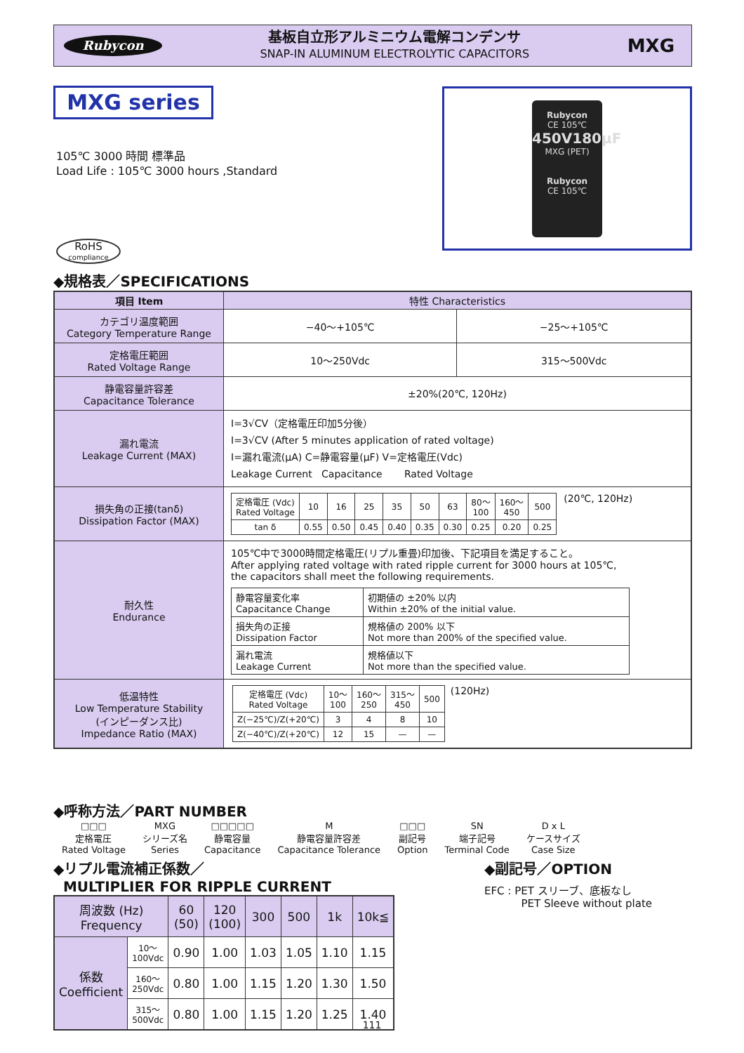Rubycon
基板自立形アルミニウム電解コンデンサ
SNAP-IN ALUMINUM ELECTROLYTIC CAPACITORS
MXG
MXG series
105℃ 3000 時間 標準品
Load Life : 105℃ 3000 hours ,Standard
Rubycon
CE 105℃
450V180μF
MXG (PET)
Rubycon
CE 105℃
RoHS
compliance
◆規格表／SPECIFICATIONS
| 項目 Item | 特性 Characteristics | |
| --- | --- | --- |
| カテゴリ温度範囲 Category Temperature Range | −40〜+105℃ | −25〜+105℃ |
| 定格電圧範囲 Rated Voltage Range | 10〜250Vdc | 315〜500Vdc |
| 静電容量許容差 Capacitance Tolerance | ±20%(20℃, 120Hz) | |
| 漏れ電流 Leakage Current (MAX) | I=3√CV（定格電圧印加5分後） I=3√CV (After 5 minutes application of rated voltage) I=漏れ電流(μA) C=静電容量(μF) V=定格電圧(Vdc) Leakage Current Capacitance Rated Voltage | |
| 損失角の正接(tanδ) Dissipation Factor (MAX) | / 定格電圧 (Vdc) Rated Voltage / 10 / 16 / 25 / 35 / 50 / 63 / 80〜 100 / 160〜 450 / 500 / / tan δ / 0.55 / 0.50 / 0.45 / 0.40 / 0.35 / 0.30 / 0.25 / 0.20 / 0.25 / (20℃, 120Hz) | |
| 耐久性 Endurance | 105℃中で3000時間定格電圧(リプル重畳)印加後、下記項目を満足すること。 After applying rated voltage with rated ripple current for 3000 hours at 105℃, the capacitors shall meet the following requirements. / 静電容量変化率 Capacitance Change / 初期値の ±20% 以内 Within ±20% of the initial value. / / 損失角の正接 Dissipation Factor / 規格値の 200% 以下 Not more than 200% of the specified value. / / 漏れ電流 Leakage Current / 規格値以下 Not more than the specified value. / | |
| 低温特性 Low Temperature Stability (インピーダンス比) Impedance Ratio (MAX) | / 定格電圧 (Vdc) Rated Voltage / 10〜 100 / 160〜 250 / 315〜 450 / 500 / / Z(−25℃)/Z(+20℃) / 3 / 4 / 8 / 10 / / Z(−40℃)/Z(+20℃) / 12 / 15 / — / — / (120Hz) | |
◆呼称方法／PART NUMBER
| □□□ | MXG | □□□□□ | M | □□□ | SN | D x L |
| 定格電圧 Rated Voltage | シリーズ名 Series | 静電容量 Capacitance | 静電容量許容差 Capacitance Tolerance | 副記号 Option | 端子記号 Terminal Code | ケースサイズ Case Size |
◆リプル電流補正係数／
MULTIPLIER FOR RIPPLE CURRENT
| 周波数 (Hz) Frequency | | 60 (50) | 120 (100) | 300 | 500 | 1k | 10k≦ |
| 係数 Coefficient | 10〜 100Vdc | 0.90 | 1.00 | 1.03 | 1.05 | 1.10 | 1.15 |
| | 160〜 250Vdc | 0.80 | 1.00 | 1.15 | 1.20 | 1.30 | 1.50 |
| | 315〜 500Vdc | 0.80 | 1.00 | 1.15 | 1.20 | 1.25 | 1.40 |
◆副記号／OPTION
EFC : PET スリーブ、底板なし
PET Sleeve without plate
111